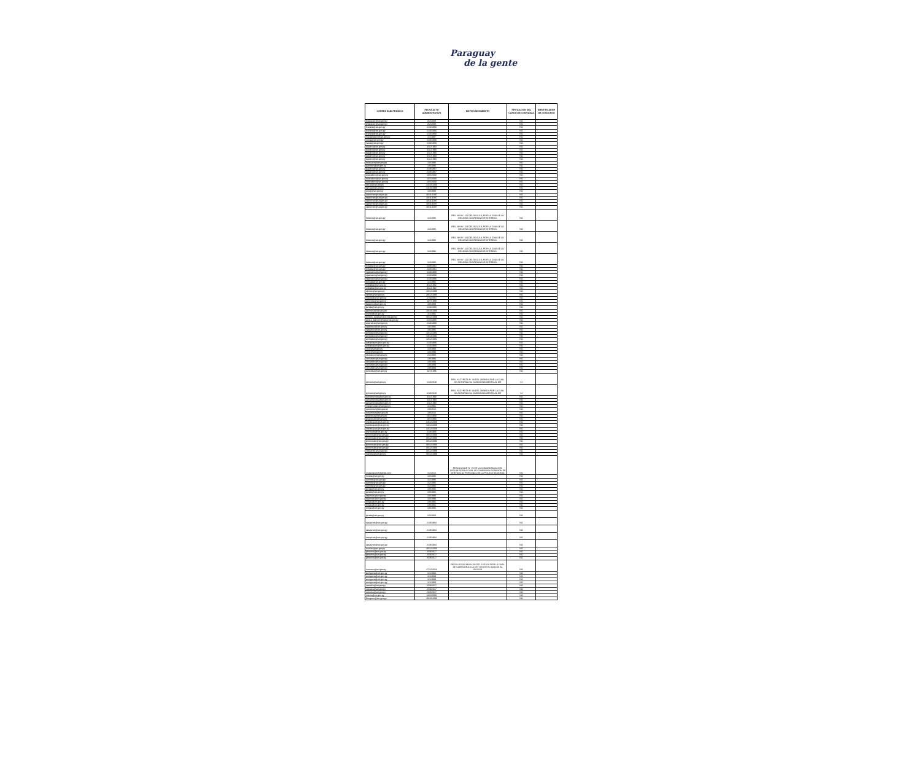Paraguay
de la gente
| CORREO ELECTRONICO | FECHA ACTO ADMINISTRATIVO | MOTIVO MOVIMIENTO | TIPIFICACION DEL CARGO DE CONFIANZA | IDENTIFICADOR DE CONCURSO |
| --- | --- | --- | --- | --- |
| dvazquez@set.gov.py | 3/2/2009 | | NO | |
| dvazquez@set.gov.py | 3/2/2009 | | NO | |
| fcanete@set.gov.py | 1/10/1990 | | NO | |
| fcanete@set.gov.py | 1/10/1990 | | NO | |
| fcanete@set.gov.py | 1/10/1990 | | NO | |
| macaballero@set.gov.py | 1/1/1987 | | NO | |
| rsosa@set.gov.py | 1/10/1990 | | NO | |
| rsosa@set.gov.py | 1/10/1990 | | NO | |
| laquino@set.gov.py | 1/11/1990 | | NO | |
| laquino@set.gov.py | 1/11/1990 | | NO | |
| laquino@set.gov.py | 1/11/1990 | | NO | |
| laquino@set.gov.py | 1/11/1990 | | NO | |
| laquino@set.gov.py | 1/11/1990 | | NO | |
| lvazquez@set.gov.py | 1/3/1990 | | NO | |
| jramirez@set.gov.py | 1/8/1986 | | NO | |
| jaquino@set.gov.py | 21/8/1997 | | NO | |
| jaquino@set.gov.py | 21/8/1997 | | NO | |
| ecaballero@set.gov.py | 10/5/2000 | | NO | |
| ecaballero@set.gov.py | 10/5/2000 | | NO | |
| ecaballero@set.gov.py | 10/5/2000 | | NO | |
| tarrua@set.gov.py | 24/10/1990 | | NO | |
| tarrua@set.gov.py | 24/10/1990 | | NO | |
| juruiz@set.gov.py | 1/3/1993 | | NO | |
| ssanchez@set.gov.py | 20/11/1997 | | NO | |
| ssanchez@set.gov.py | 20/11/1997 | | NO | |
| ssanchez@set.gov.py | 20/11/1997 | | NO | |
| ssanchez@set.gov.py | 20/11/1997 | | NO | |
| ssanchez@set.gov.py | 20/11/1997 | | NO | |
| rblanco@set.gov.py | 1/4/1992 | RES. MH N° 122 DEL 06/11/18, POR LA CUALSE LO DESIGNA COORDINADOR INTERINO. | NO | |
| rblanco@set.gov.py | 1/4/1992 | RES. MH N° 122 DEL 06/11/18, POR LA CUALSE LO DESIGNA COORDINADOR INTERINO. | NO | |
| rblanco@set.gov.py | 1/4/1992 | RES. MH N° 122 DEL 06/11/18, POR LA CUALSE LO DESIGNA COORDINADOR INTERINO. | NO | |
| rblanco@set.gov.py | 1/4/1992 | RES. MH N° 122 DEL 06/11/18, POR LA CUALSE LO DESIGNA COORDINADOR INTERINO. | NO | |
| rblanco@set.gov.py | 1/4/1992 | RES. MH N° 122 DEL 06/11/18, POR LA CUALSE LO DESIGNA COORDINADOR INTERINO. | NO | |
| tvillalba@set.gov.py | 24/9/1991 | | NO | |
| tvillalba@set.gov.py | 24/9/1991 | | NO | |
| ngamarra@set.gov.py | 1/10/1990 | | NO | |
| ngamarra@set.gov.py | 1/10/1990 | | NO | |
| ngamarra@set.gov.py | 1/10/1990 | | NO | |
| dvouga@set.gov.py | 1/1/1991 | | NO | |
| ovillalba@set.gov.py | 3/11/1982 | | NO | |
| ovillalba@set.gov.py | 3/11/1982 | | NO | |
| vbritos@set.gov.py | 28/12/1995 | | NO | |
| vbritos@set.gov.py | 28/12/1995 | | NO | |
| macosta@set.gov.py | 27/3/2001 | | NO | |
| jaliendre@set.gov.py | 11/7/1989 | | NO | |
| baquino@set.gov.py | 1/9/1989 | | NO | |
| jairala@set.gov.py | 1/10/1990 | | NO | |
| jgamarra@set.gov.py | 19/10/1990 | | NO | |
| imorel@set.gov.py | 1/1/1991 | | NO | |
| andres_ayala@hacienda.gov.py | 30/12/1999 | | NO | |
| alexia_alarcon@hacienda.gov.py | 21/2/1995 | | NO | |
| squintana@set.gov.py | 1/10/1990 | | NO | |
| cgaleano@set.gov.py | 1/6/1991 | | NO | |
| cgaleano@set.gov.py | 1/6/1991 | | NO | |
| acristaldo@set.gov.py | 13/12/1991 | | NO | |
| acristaldo@set.gov.py | 13/12/1991 | | NO | |
| acristaldo@set.gov.py | 13/12/1991 | | NO | |
| avillamayor@set.gov.py | 1/10/1990 | | NO | |
| avillamayor@set.gov.py | 1/10/1990 | | NO | |
| zruiz@set.gov.py | 1/3/1993 | | NO | |
| zruiz@set.gov.py | 1/3/1993 | | NO | |
| clezcano@set.gov.py | 2/1/1986 | | NO | |
| ccorvalan@set.gov.py | 1/8/1984 | | NO | |
| ccorvalan@set.gov.py | 1/8/1984 | | NO | |
| ccorvalan@set.gov.py | 1/8/1984 | | NO | |
| ccorvalan@set.gov.py | 1/8/1984 | | NO | |
| jumedina@set.gov.py | 11/7/1986 | | NO | |
| jolmedo@set.gov.py | 1/10/2018 | RES. YACYRETA N° 43 DEL 29/08/18, POR LA CUAL SE AUTORIZA SU COMISIONAMIENTO AL MH | SI | |
| jolmedo@set.gov.py | 1/10/2018 | RES. YACYRETA N° 43 DEL 29/08/18, POR LA CUAL SE AUTORIZA SU COMISIONAMIENTO AL MH | SI | |
| aarzamendia@set.gov.py | 1/11/1993 | | NO | |
| aarzamendia@set.gov.py | 1/11/1993 | | NO | |
| aarzamendia@set.gov.py | 1/11/1993 | | NO | |
| margonzalez@set.gov.py | 1/1/1991 | | NO | |
| noramirez@set.gov.py | 1/8/2015 | | NO | |
| noramirez@set.gov.py | 1/8/2015 | | NO | |
| gcabrera@set.gov.py | 10/1/1990 | | NO | |
| gcabrera@set.gov.py | 10/1/1990 | | NO | |
| hvelazquez@set.gov.py | 24/12/2009 | | NO | |
| hvelazquez@set.gov.py | 24/12/2009 | | NO | |
| hvelazquez@set.gov.py | 24/12/2009 | | NO | |
| jmercado@set.gov.py | 21/8/1995 | | NO | |
| gmonreale@set.gov.py | 30/12/1993 | | NO | |
| gmonreale@set.gov.py | 30/12/1993 | | NO | |
| gmonreale@set.gov.py | 30/12/1993 | | NO | |
| gmonreale@set.gov.py | 30/12/1993 | | NO | |
| gmonreale@set.gov.py | 30/12/1993 | | NO | |
| vcabanas@set.gov.py | 30/12/1999 | | NO | |
| mayoso@set.gov.py | 30/12/1999 | | NO | |
| nicasioacu53@gmail.com | 1/1/2015 | RESOLUCION N° 70 DE LA COMANDANCIA DEL 12/01/18 POR LA CUAL SE COMISIONA EN MISION DE SERVICIO AL PERSONAL DE LA POLICIA NACIONAL | NO | |
| mvera@set.gov.py | 1/3/1992 | | NO | |
| earriola@set.gov.py | 1/2/1986 | | NO | |
| earriola@set.gov.py | 1/2/1986 | | NO | |
| earriola@set.gov.py | 1/2/1986 | | NO | |
| jairala@set.gov.py | 1/8/1992 | | NO | |
| jairala@set.gov.py | 1/8/1992 | | NO | |
| wgomez@set.gov.py | 1/3/1990 | | NO | |
| wgomez@set.gov.py | 1/3/1990 | | NO | |
| orojas@set.gov.py | 1/9/1991 | | NO | |
| orojas@set.gov.py | 1/9/1991 | | NO | |
| orojas@set.gov.py | 1/9/1991 | | NO | |
| jairala@set.gov.py | 2/3/2000 | | NO | |
| sesquivel@set.gov.py | 21/9/1994 | | NO | |
| sesquivel@set.gov.py | 21/9/1994 | | NO | |
| sesquivel@set.gov.py | 21/9/1994 | | NO | |
| sesquivel@set.gov.py | 21/9/1994 | | NO | |
| icuellar@set.gov.py | 29/12/2000 | | NO | |
| gbracho@set.gov.py | 25/9/2017 | | NO | |
| gbracho@set.gov.py | 25/9/2017 | | NO | |
| gbracho@set.gov.py | 25/9/2017 | | NO | |
| nromero@set.gov.py | 17/12/2014 | RESOLUCION MH N° 38 DEL 11/01/18 POR LA CUAL SE COMISIONA A LA SET DESDE EL 01/01/18 AL 31/12/18 | NO | |
| aortigoza@set.gov.py | 1/1/1984 | | NO | |
| aortigoza@set.gov.py | 1/1/1984 | | NO | |
| aortigoza@set.gov.py | 1/1/1984 | | NO | |
| aortigoza@set.gov.py | 1/1/1984 | | NO | |
| ccandia@set.gov.py | 25/9/2017 | | NO | |
| ccandia@set.gov.py | 25/9/2017 | | NO | |
| ccandia@set.gov.py | 25/9/2017 | | NO | |
| mleon@set.gov.py | 18/2/2009 | | NO | |
| fburguez@set.gov.py | 19/10/1990 | | NO | |